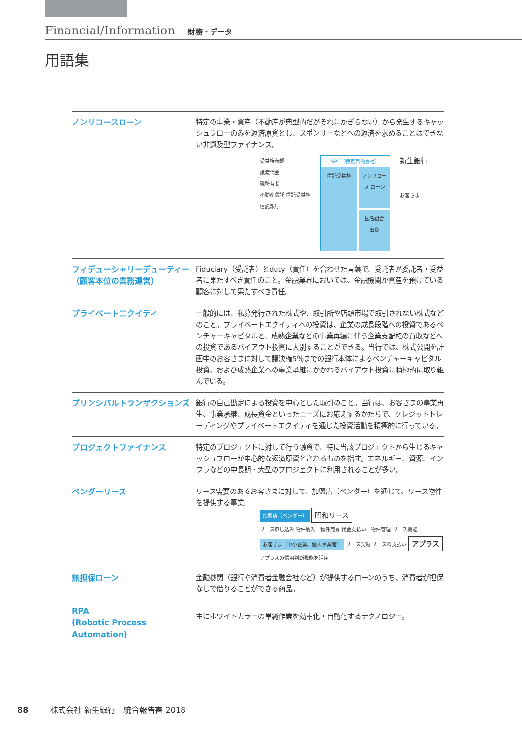Financial/Information 財務・データ
用語集
ノンリコースローン
特定の事業・資産（不動産が典型的だがそれにかぎらない）から発生するキャッシュフローのみを返済原資とし、スポンサーなどへの返済を求めることはできない非遡及型ファイナンス。
受益権売却
譲渡代金
現所有者
不動産信託 信託受益権
信託銀行
SPC（特定目的会社）
信託受益権 ノンリコース ローン
匿名組合 出資
新生銀行
お客さま
フィデューシャリーデューティー（顧客本位の業務運営）
Fiduciary（受託者）とduty（責任）を合わせた言葉で、受託者が委託者・受益者に果たすべき責任のこと。金融業界においては、金融機関が資産を預けている顧客に対して果たすべき責任。
プライベートエクイティ
一般的には、私募発行された株式や、取引所や店頭市場で取引されない株式などのこと。プライベートエクイティへの投資は、企業の成長段階への投資であるベンチャーキャピタルと、成熟企業などの事業再編に伴う企業支配権の買収などへの投資であるバイアウト投資に大別することができる。当行では、株式公開を計画中のお客さまに対して議決権5％までの銀行本体によるベンチャーキャピタル投資、および成熟企業への事業承継にかかわるバイアウト投資に積極的に取り組んでいる。
プリンシパルトランザクションズ
銀行の自己勘定による投資を中心とした取引のこと。当行は、お客さまの事業再生、事業承継、成長資金といったニーズにお応えするかたちで、クレジットトレーディングやプライベートエクイティを通じた投資活動を積極的に行っている。
プロジェクトファイナンス
特定のプロジェクトに対して行う融資で、特に当該プロジェクトから生じるキャッシュフローが中心的な返済原資とされるものを指す。エネルギー、資源、インフラなどの中長期・大型のプロジェクトに利用されることが多い。
ベンダーリース
リース需要のあるお客さまに対して、加盟店（ベンダー）を通じて、リース物件を提供する事業。
加盟店（ベンダー） 昭和リース
リース申し込み 物件納入　物件売買 代金支払い　物件管理 リース機能
お客さま（中小企業、個人事業者） リース契約 リース料支払い アプラス
アプラスの信用判断機能を活用
無担保ローン
金融機関（銀行や消費者金融会社など）が提供するローンのうち、消費者が担保なしで借りることができる商品。
RPA
(Robotic Process Automation)
主にホワイトカラーの単純作業を効率化・自動化するテクノロジー。
88 株式会社 新生銀行　統合報告書 2018